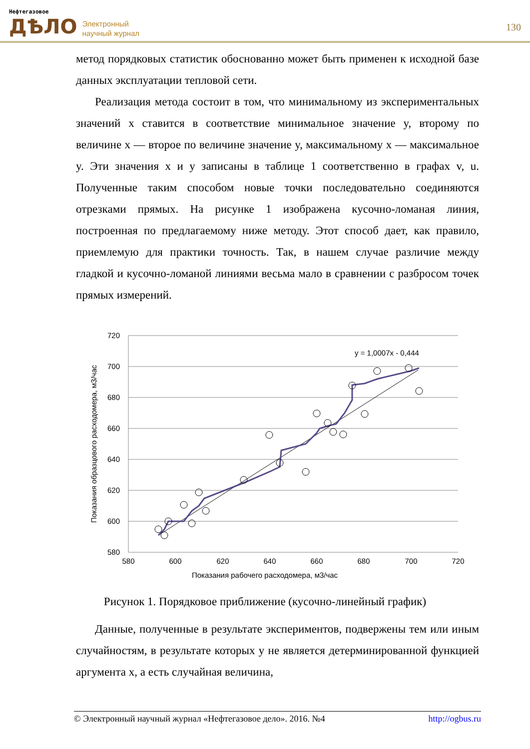Нефтегазовое
ДѢЛО
Электронный
научный журнал
130
метод порядковых статистик обоснованно может быть применен к исходной базе данных эксплуатации тепловой сети.
Реализация метода состоит в том, что минимальному из экспериментальных значений x ставится в соответствие минимальное значение y, второму по величине x — второе по величине значение y, максимальному x — максимальное y. Эти значения x и y записаны в таблице 1 соответственно в графах v, u. Полученные таким способом новые точки последовательно соединяются отрезками прямых. На рисунке 1 изображена кусочно-ломаная линия, построенная по предлагаемому ниже методу. Этот способ дает, как правило, приемлемую для практики точность. Так, в нашем случае различие между гладкой и кусочно-ломаной линиями весьма мало в сравнении с разбросом точек прямых измерений.
720
700
680
660
640
620
600
580
580
600
620
640
660
680
700
720
Показания рабочего расходомера, м3/час
Показания образцового расходомера, м3/час
y = 1,0007x - 0,444
Рисунок 1. Порядковое приближение (кусочно-линейный график)
Данные, полученные в результате экспериментов, подвержены тем или иным случайностям, в результате которых y не является детерминированной функцией аргумента x, а есть случайная величина,
© Электронный научный журнал «Нефтегазовое дело». 2016. №4 http://ogbus.ru